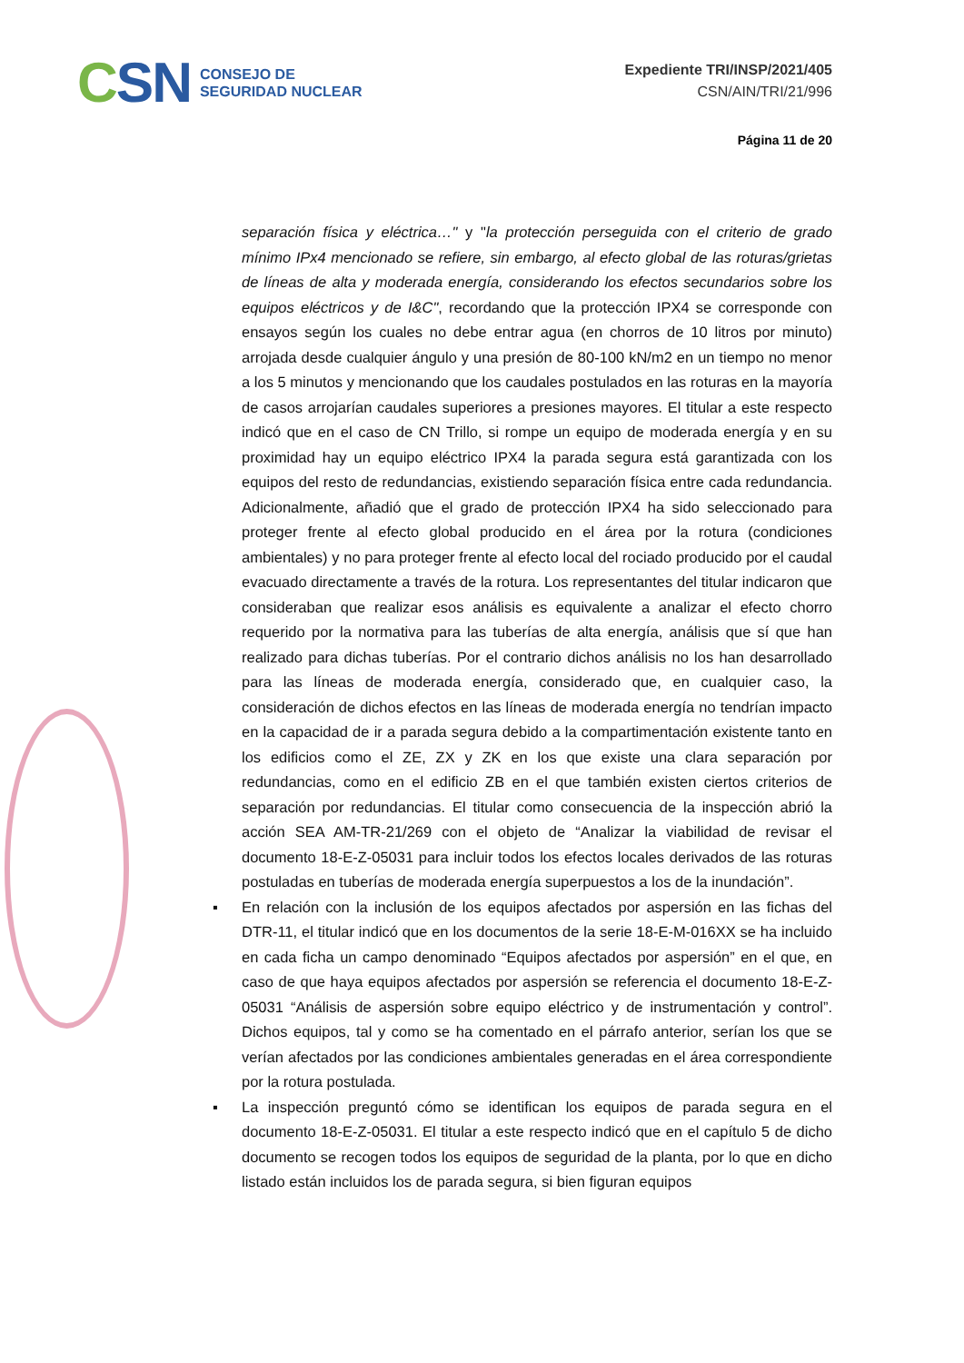CSN
CONSEJO DE
SEGURIDAD NUCLEAR
Expediente TRI/INSP/2021/405
CSN/AIN/TRI/21/996
Página 11 de 20
separación física y eléctrica…" y "la protección perseguida con el criterio de grado mínimo IPx4 mencionado se refiere, sin embargo, al efecto global de las roturas/grietas de líneas de alta y moderada energía, considerando los efectos secundarios sobre los equipos eléctricos y de I&C", recordando que la protección IPX4 se corresponde con ensayos según los cuales no debe entrar agua (en chorros de 10 litros por minuto) arrojada desde cualquier ángulo y una presión de 80-100 kN/m2 en un tiempo no menor a los 5 minutos y mencionando que los caudales postulados en las roturas en la mayoría de casos arrojarían caudales superiores a presiones mayores. El titular a este respecto indicó que en el caso de CN Trillo, si rompe un equipo de moderada energía y en su proximidad hay un equipo eléctrico IPX4 la parada segura está garantizada con los equipos del resto de redundancias, existiendo separación física entre cada redundancia. Adicionalmente, añadió que el grado de protección IPX4 ha sido seleccionado para proteger frente al efecto global producido en el área por la rotura (condiciones ambientales) y no para proteger frente al efecto local del rociado producido por el caudal evacuado directamente a través de la rotura. Los representantes del titular indicaron que consideraban que realizar esos análisis es equivalente a analizar el efecto chorro requerido por la normativa para las tuberías de alta energía, análisis que sí que han realizado para dichas tuberías. Por el contrario dichos análisis no los han desarrollado para las líneas de moderada energía, considerado que, en cualquier caso, la consideración de dichos efectos en las líneas de moderada energía no tendrían impacto en la capacidad de ir a parada segura debido a la compartimentación existente tanto en los edificios como el ZE, ZX y ZK en los que existe una clara separación por redundancias, como en el edificio ZB en el que también existen ciertos criterios de separación por redundancias. El titular como consecuencia de la inspección abrió la acción SEA AM-TR-21/269 con el objeto de “Analizar la viabilidad de revisar el documento 18-E-Z-05031 para incluir todos los efectos locales derivados de las roturas postuladas en tuberías de moderada energía superpuestos a los de la inundación”.
▪ En relación con la inclusión de los equipos afectados por aspersión en las fichas del DTR-11, el titular indicó que en los documentos de la serie 18-E-M-016XX se ha incluido en cada ficha un campo denominado “Equipos afectados por aspersión” en el que, en caso de que haya equipos afectados por aspersión se referencia el documento 18-E-Z-05031 “Análisis de aspersión sobre equipo eléctrico y de instrumentación y control”. Dichos equipos, tal y como se ha comentado en el párrafo anterior, serían los que se verían afectados por las condiciones ambientales generadas en el área correspondiente por la rotura postulada.
▪ La inspección preguntó cómo se identifican los equipos de parada segura en el documento 18-E-Z-05031. El titular a este respecto indicó que en el capítulo 5 de dicho documento se recogen todos los equipos de seguridad de la planta, por lo que en dicho listado están incluidos los de parada segura, si bien figuran equipos